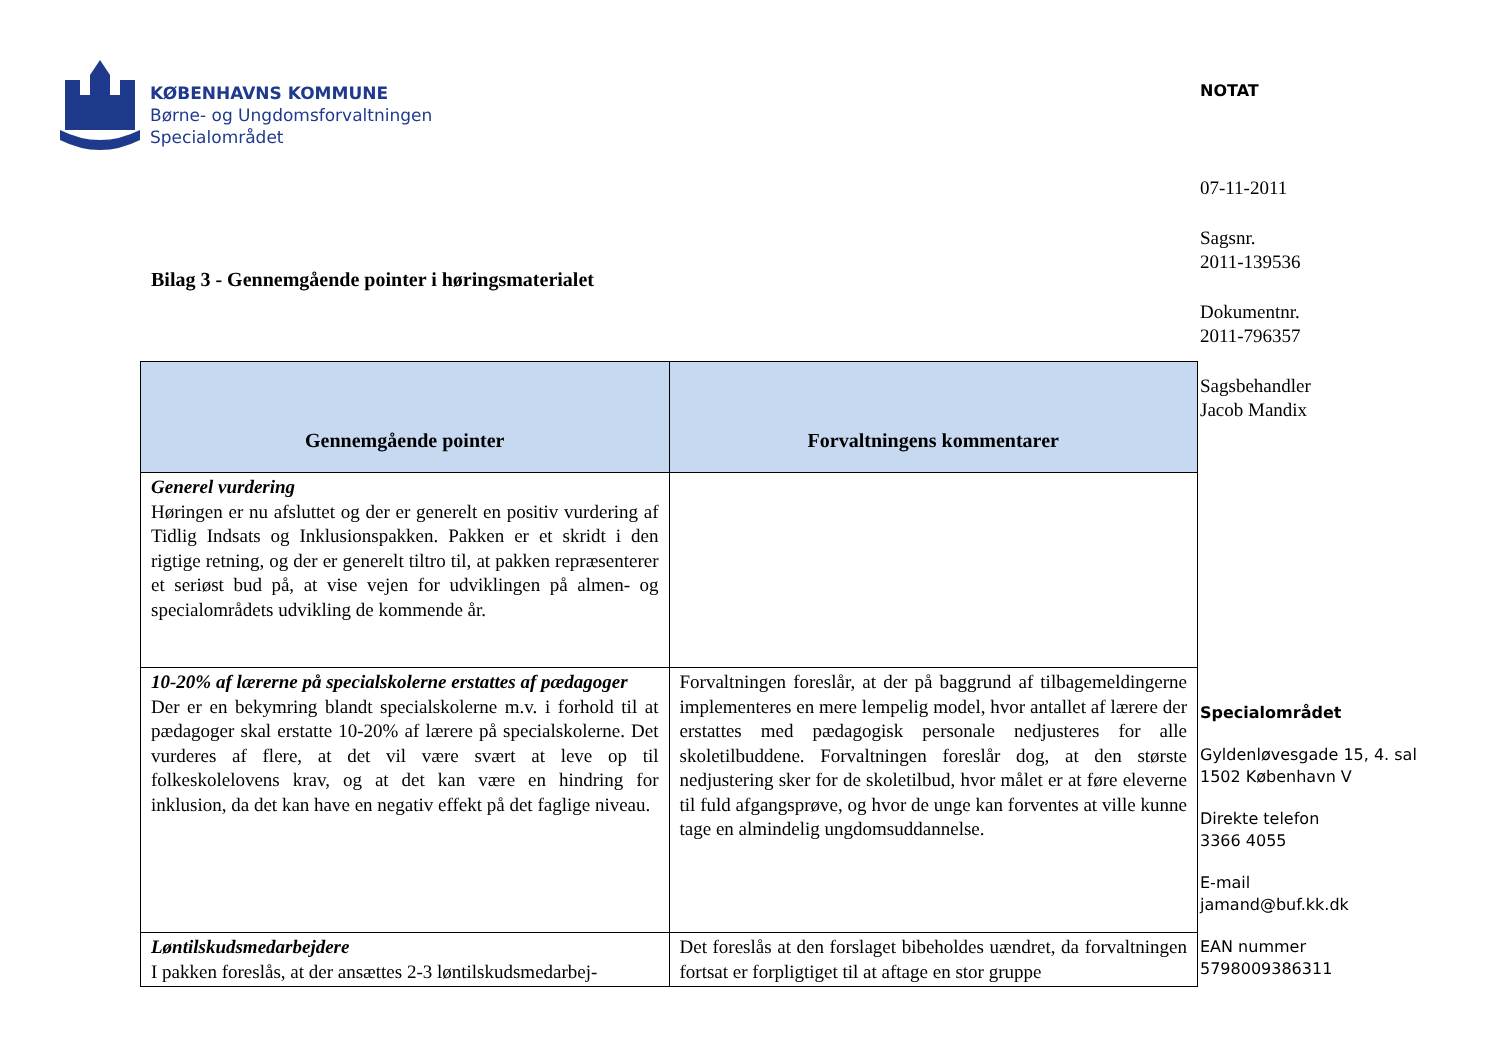KØBENHAVNS KOMMUNE
Børne- og Ungdomsforvaltningen
Specialområdet
Bilag 3 - Gennemgående pointer i høringsmaterialet
| Gennemgående pointer | Forvaltningens kommentarer |
| --- | --- |
| Generel vurdering Høringen er nu afsluttet og der er generelt en positiv vurdering af Tidlig Indsats og Inklusionspakken. Pakken er et skridt i den rigtige retning, og der er generelt tiltro til, at pakken repræsenterer et seriøst bud på, at vise vejen for udviklingen på almen- og specialområdets udvikling de kommende år. | |
| 10-20% af lærerne på specialskolerne erstattes af pædagoger Der er en bekymring blandt specialskolerne m.v. i forhold til at pædagoger skal erstatte 10-20% af lærere på specialskolerne. Det vurderes af flere, at det vil være svært at leve op til folkeskolelovens krav, og at det kan være en hindring for inklusion, da det kan have en negativ effekt på det faglige niveau. | Forvaltningen foreslår, at der på baggrund af tilbagemeldingerne implementeres en mere lempelig model, hvor antallet af lærere der erstattes med pædagogisk personale nedjusteres for alle skoletilbuddene. Forvaltningen foreslår dog, at den største nedjustering sker for de skoletilbud, hvor målet er at føre eleverne til fuld afgangsprøve, og hvor de unge kan forventes at ville kunne tage en almindelig ungdomsuddannelse. |
| Løntilskudsmedarbejdere I pakken foreslås, at der ansættes 2-3 løntilskudsmedarbej- | Det foreslås at den forslaget bibeholdes uændret, da forvaltningen fortsat er forpligtiget til at aftage en stor gruppe |
NOTAT
07-11-2011
Sagsnr.
2011-139536
Dokumentnr.
2011-796357
Sagsbehandler
Jacob Mandix
Specialområdet
Gyldenløvesgade 15, 4. sal
1502 København V
Direkte telefon
3366 4055
E-mail
jamand@buf.kk.dk
EAN nummer
5798009386311